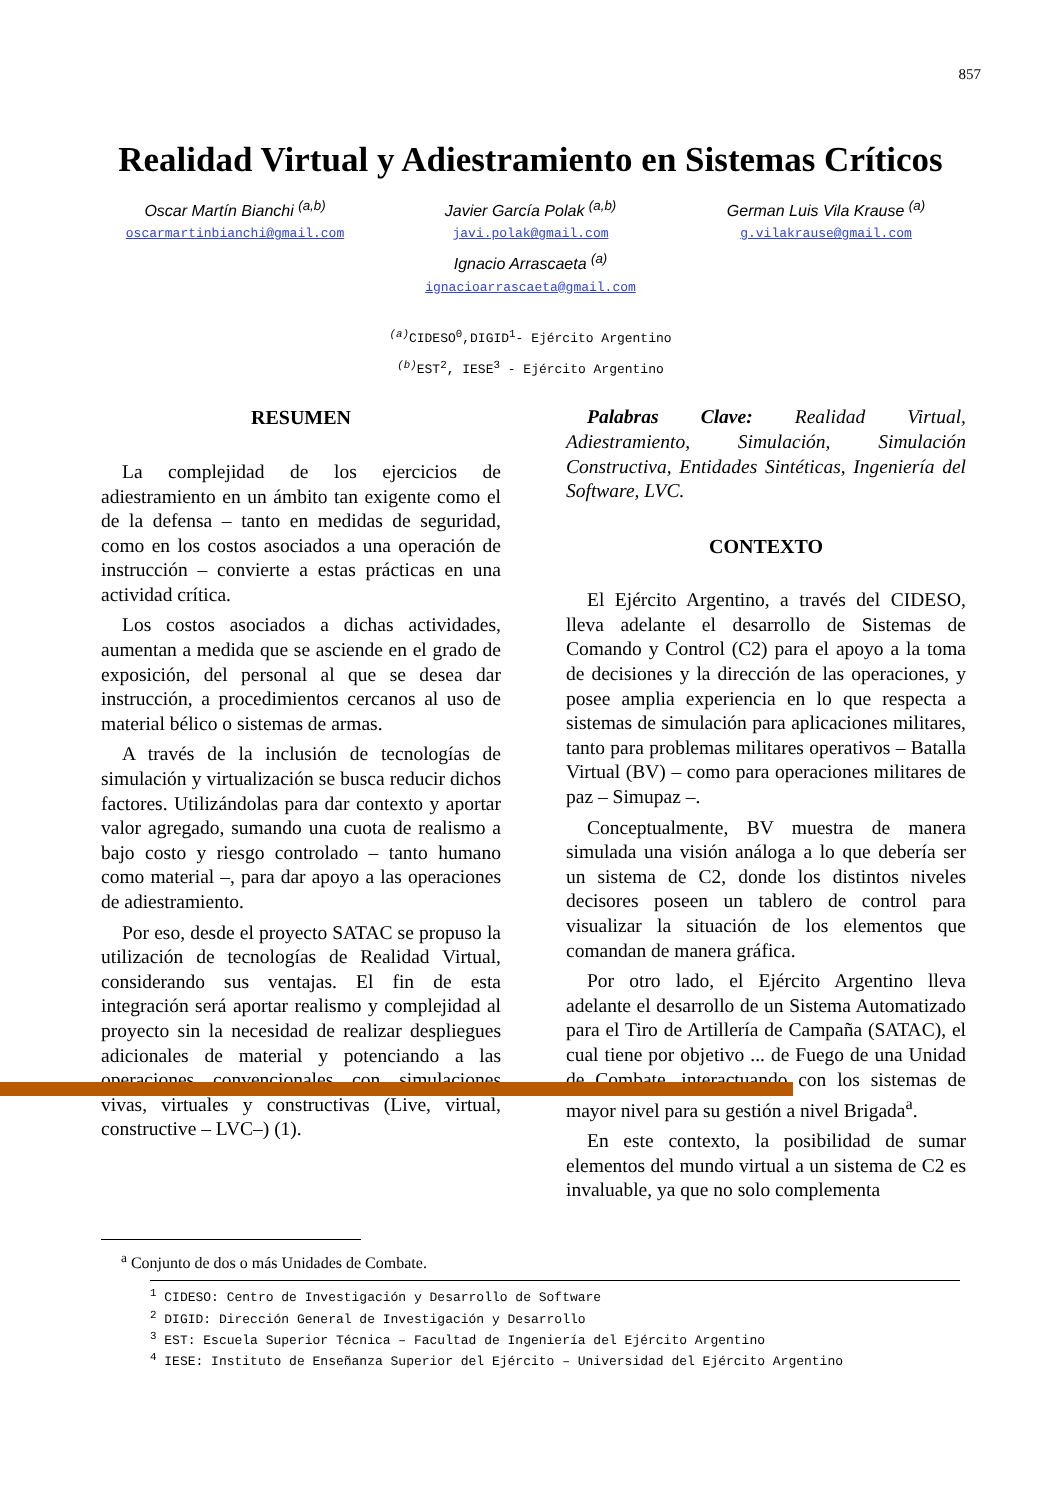857
Realidad Virtual y Adiestramiento en Sistemas Críticos
Oscar Martín Bianchi <sup>(a,b)</sup>
oscarmartinbianchi@gmail.com
Javier García Polak <sup>(a,b)</sup>
javi.polak@gmail.com
Ignacio Arrascaeta <sup>(a)</sup>
ignacioarrascaeta@gmail.com
German Luis Vila Krause <sup>(a)</sup>
g.vilakrause@gmail.com
<sup>(a)</sup> CIDESO<sup>0</sup>,DIGID<sup>1</sup>- Ejército Argentino
<sup>(b)</sup> EST<sup>2</sup>, IESE<sup>3</sup> - Ejército Argentino
RESUMEN
La complejidad de los ejercicios de adiestramiento en un ámbito tan exigente como el de la defensa – tanto en medidas de seguridad, como en los costos asociados a una operación de instrucción – convierte a estas prácticas en una actividad crítica.
Los costos asociados a dichas actividades, aumentan a medida que se asciende en el grado de exposición, del personal al que se desea dar instrucción, a procedimientos cercanos al uso de material bélico o sistemas de armas.
A través de la inclusión de tecnologías de simulación y virtualización se busca reducir dichos factores. Utilizándolas para dar contexto y aportar valor agregado, sumando una cuota de realismo a bajo costo y riesgo controlado – tanto humano como material –, para dar apoyo a las operaciones de adiestramiento.
Por eso, desde el proyecto SATAC se propuso la utilización de tecnologías de Realidad Virtual, considerando sus ventajas. El fin de esta integración será aportar realismo y complejidad al proyecto sin la necesidad de realizar despliegues adicionales de material y potenciando a las operaciones convencionales con simulaciones vivas, virtuales y constructivas (Live, virtual, constructive – LVC–) (1).
Palabras Clave: Realidad Virtual, Adiestramiento, Simulación, Simulación Constructiva, Entidades Sintéticas, Ingeniería del Software, LVC.
CONTEXTO
El Ejército Argentino, a través del CIDESO, lleva adelante el desarrollo de Sistemas de Comando y Control (C2) para el apoyo a la toma de decisiones y la dirección de las operaciones, y posee amplia experiencia en lo que respecta a sistemas de simulación para aplicaciones militares, tanto para problemas militares operativos – Batalla Virtual (BV) – como para operaciones militares de paz – Simupaz –.
Conceptualmente, BV muestra de manera simulada una visión análoga a lo que debería ser un sistema de C2, donde los distintos niveles decisores poseen un tablero de control para visualizar la situación de los elementos que comandan de manera gráfica.
Por otro lado, el Ejército Argentino lleva adelante el desarrollo de un Sistema Automatizado para el Tiro de Artillería de Campaña (SATAC), el cual tiene por objetivo ... de Fuego de una Unidad de Combate, interactuando con los sistemas de mayor nivel para su gestión a nivel Brigada<sup>a</sup>.
En este contexto, la posibilidad de sumar elementos del mundo virtual a un sistema de C2 es invaluable, ya que no solo complementa
<sup>a</sup> Conjunto de dos o más Unidades de Combate.
<sup>1</sup> CIDESO: Centro de Investigación y Desarrollo de Software
<sup>2</sup> DIGID: Dirección General de Investigación y Desarrollo
<sup>3</sup> EST: Escuela Superior Técnica – Facultad de Ingeniería del Ejército Argentino
<sup>4</sup> IESE: Instituto de Enseñanza Superior del Ejército – Universidad del Ejército Argentino